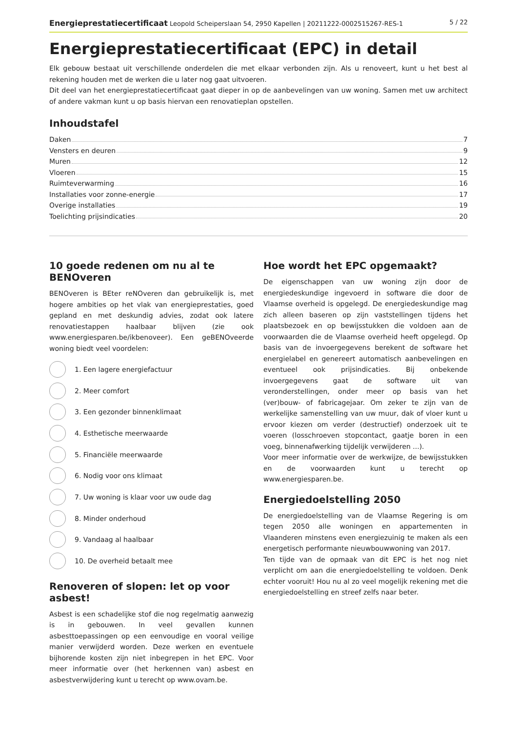Energieprestatiecertificaat Leopold Scheiperslaan 54, 2950 Kapellen | 20211222-0002515267-RES-1 5 / 22
Energieprestatiecertificaat (EPC) in detail
Elk gebouw bestaat uit verschillende onderdelen die met elkaar verbonden zijn. Als u renoveert, kunt u het best al rekening houden met de werken die u later nog gaat uitvoeren.
Dit deel van het energieprestatiecertificaat gaat dieper in op de aanbevelingen van uw woning. Samen met uw architect of andere vakman kunt u op basis hiervan een renovatieplan opstellen.
Inhoudstafel
Daken 7
Vensters en deuren 9
Muren 12
Vloeren 15
Ruimteverwarming 16
Installaties voor zonne-energie 17
Overige installaties 19
Toelichting prijsindicaties 20
10 goede redenen om nu al te BENOveren
BENOveren is BEter reNOveren dan gebruikelijk is, met hogere ambities op het vlak van energieprestaties, goed gepland en met deskundig advies, zodat ook latere renovatiestappen haalbaar blijven (zie ook www.energiesparen.be/ikbenoveer). Een geBENOveerde woning biedt veel voordelen:
1. Een lagere energiefactuur
2. Meer comfort
3. Een gezonder binnenklimaat
4. Esthetische meerwaarde
5. Financiële meerwaarde
6. Nodig voor ons klimaat
7. Uw woning is klaar voor uw oude dag
8. Minder onderhoud
9. Vandaag al haalbaar
10. De overheid betaalt mee
Renoveren of slopen: let op voor asbest!
Asbest is een schadelijke stof die nog regelmatig aanwezig is in gebouwen. In veel gevallen kunnen asbesttoepassingen op een eenvoudige en vooral veilige manier verwijderd worden. Deze werken en eventuele bijhorende kosten zijn niet inbegrepen in het EPC. Voor meer informatie over (het herkennen van) asbest en asbestverwijdering kunt u terecht op www.ovam.be.
Hoe wordt het EPC opgemaakt?
De eigenschappen van uw woning zijn door de energiedeskundige ingevoerd in software die door de Vlaamse overheid is opgelegd. De energiedeskundige mag zich alleen baseren op zijn vaststellingen tijdens het plaatsbezoek en op bewijsstukken die voldoen aan de voorwaarden die de Vlaamse overheid heeft opgelegd. Op basis van de invoergegevens berekent de software het energielabel en genereert automatisch aanbevelingen en eventueel ook prijsindicaties. Bij onbekende invoergegevens gaat de software uit van veronderstellingen, onder meer op basis van het (ver)bouw- of fabricagejaar. Om zeker te zijn van de werkelijke samenstelling van uw muur, dak of vloer kunt u ervoor kiezen om verder (destructief) onderzoek uit te voeren (losschroeven stopcontact, gaatje boren in een voeg, binnenafwerking tijdelijk verwijderen ...).
Voor meer informatie over de werkwijze, de bewijsstukken en de voorwaarden kunt u terecht op www.energiesparen.be.
Energiedoelstelling 2050
De energiedoelstelling van de Vlaamse Regering is om tegen 2050 alle woningen en appartementen in Vlaanderen minstens even energiezuinig te maken als een energetisch performante nieuwbouwwoning van 2017.
Ten tijde van de opmaak van dit EPC is het nog niet verplicht om aan die energiedoelstelling te voldoen. Denk echter vooruit! Hou nu al zo veel mogelijk rekening met die energiedoelstelling en streef zelfs naar beter.